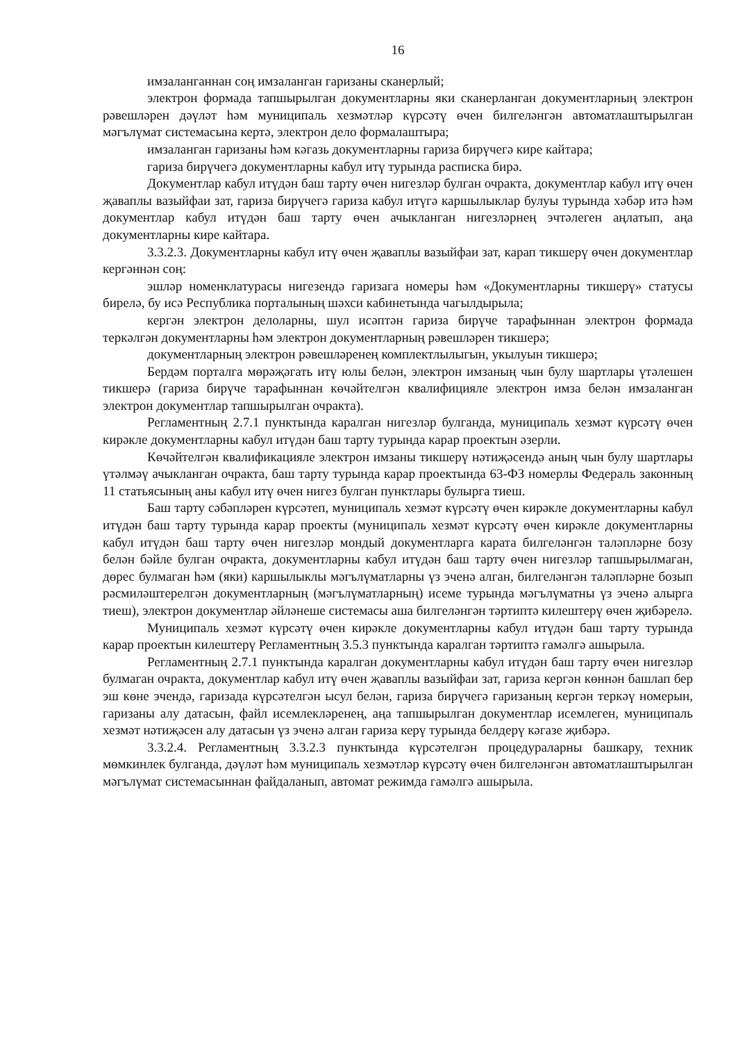16
имзаланганнан соң имзаланган гаризаны сканерлый;
электрон формада тапшырылган документларны яки сканерланган документларның электрон рәвешләрен дәүләт һәм муниципаль хезмәтләр күрсәтү өчен билгеләнгән автоматлаштырылган мәгълүмат системасына кертә, электрон дело формалаштыра;
имзаланган гаризаны һәм кәгазь документларны гариза бирүчегә кире кайтара;
гариза бирүчегә документларны кабул итү турында расписка бирә.
Документлар кабул итүдән баш тарту өчен нигезләр булган очракта, документлар кабул итү өчен җаваплы вазыйфаи зат, гариза бирүчегә гариза кабул итүгә каршылыклар булуы турында хәбәр итә һәм документлар кабул итүдән баш тарту өчен ачыкланган нигезләрнең эчтәлеген аңлатып, аңа документларны кире кайтара.
3.3.2.3. Документларны кабул итү өчен җаваплы вазыйфаи зат, карап тикшерү өчен документлар кергәннән соң:
эшләр номенклатурасы нигезендә гаризага номеры һәм «Документларны тикшерү» статусы бирелә, бу исә Республика порталының шәхси кабинетында чагылдырыла;
кергән электрон делоларны, шул исәптән гариза бирүче тарафыннан электрон формада теркәлгән документларны һәм электрон документларның рәвешләрен тикшерә;
документларның электрон рәвешләренең комплектлылыгын, укылуын тикшерә;
Бердәм порталга мөрәҗәгать итү юлы белән, электрон имзаның чын булу шартлары үтәлешен тикшерә (гариза бирүче тарафыннан көчәйтелгән квалифицияле электрон имза белән имзаланган электрон документлар тапшырылган очракта).
Регламентның 2.7.1 пунктында каралган нигезләр булганда, муниципаль хезмәт күрсәтү өчен кирәкле документларны кабул итүдән баш тарту турында карар проектын әзерли.
Көчәйтелгән квалификацияле электрон имзаны тикшерү нәтиҗәсендә аның чын булу шартлары үтәлмәү ачыкланган очракта, баш тарту турында карар проектында 63-ФЗ номерлы Федераль законның 11 статьясының аны кабул итү өчен нигез булган пунктлары булырга тиеш.
Баш тарту сәбәпләрен күрсәтеп, муниципаль хезмәт күрсәтү өчен кирәкле документларны кабул итүдән баш тарту турында карар проекты (муниципаль хезмәт күрсәтү өчен кирәкле документларны кабул итүдән баш тарту өчен нигезләр мондый документларга карата билгеләнгән таләпләрне бозу белән бәйле булган очракта, документларны кабул итүдән баш тарту өчен нигезләр тапшырылмаган, дөрес булмаган һәм (яки) каршылыклы мәгълүматларны үз эченә алган, билгеләнгән таләпләрне бозып рәсмиләштерелгән документларның (мәгълүматларның) исеме турында мәгълүматны үз эченә алырга тиеш), электрон документлар әйләнеше системасы аша билгеләнгән тәртиптә килештерү өчен җибәрелә.
Муниципаль хезмәт күрсәтү өчен кирәкле документларны кабул итүдән баш тарту турында карар проектын килештерү Регламентның 3.5.3 пунктында каралган тәртиптә гамәлгә ашырыла.
Регламентның 2.7.1 пунктында каралган документларны кабул итүдән баш тарту өчен нигезләр булмаган очракта, документлар кабул итү өчен җаваплы вазыйфаи зат, гариза кергән көннән башлап бер эш көне эчендә, гаризада күрсәтелгән ысул белән, гариза бирүчегә гаризаның кергән теркәү номерын, гаризаны алу датасын, файл исемлекләренең, аңа тапшырылган документлар исемлеген, муниципаль хезмәт нәтиҗәсен алу датасын үз эченә алган гариза керү турында белдерү кәгазе җибәрә.
3.3.2.4. Регламентның 3.3.2.3 пунктында күрсәтелгән процедураларны башкару, техник мөмкинлек булганда, дәүләт һәм муниципаль хезмәтләр күрсәтү өчен билгеләнгән автоматлаштырылган мәгълүмат системасыннан файдаланып, автомат режимда гамәлгә ашырыла.